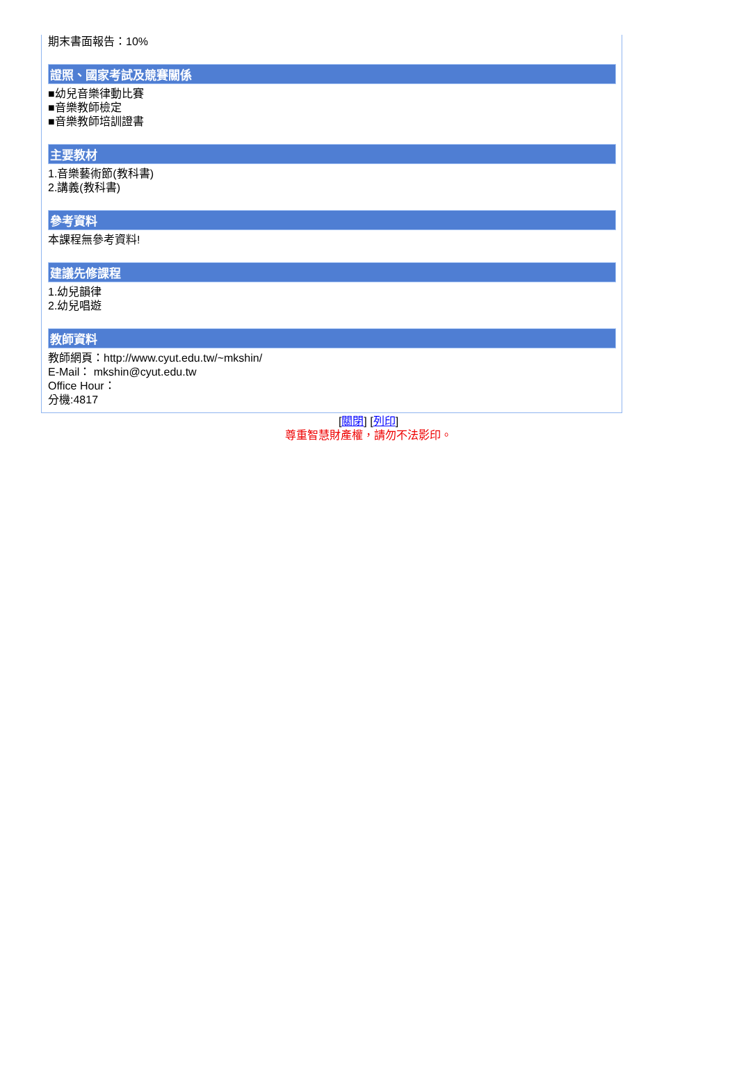期末書面報告：10%
證照、國家考試及競賽關係
■幼兒音樂律動比賽
■音樂教師檢定
■音樂教師培訓證書
主要教材
1.音樂藝術節(教科書)
2.講義(教科書)
參考資料
本課程無參考資料!
建議先修課程
1.幼兒韻律
2.幼兒唱遊
教師資料
教師網頁：http://www.cyut.edu.tw/~mkshin/
E-Mail： mkshin@cyut.edu.tw
Office Hour：
分機:4817
[關閉] [列印]
尊重智慧財產權，請勿不法影印。